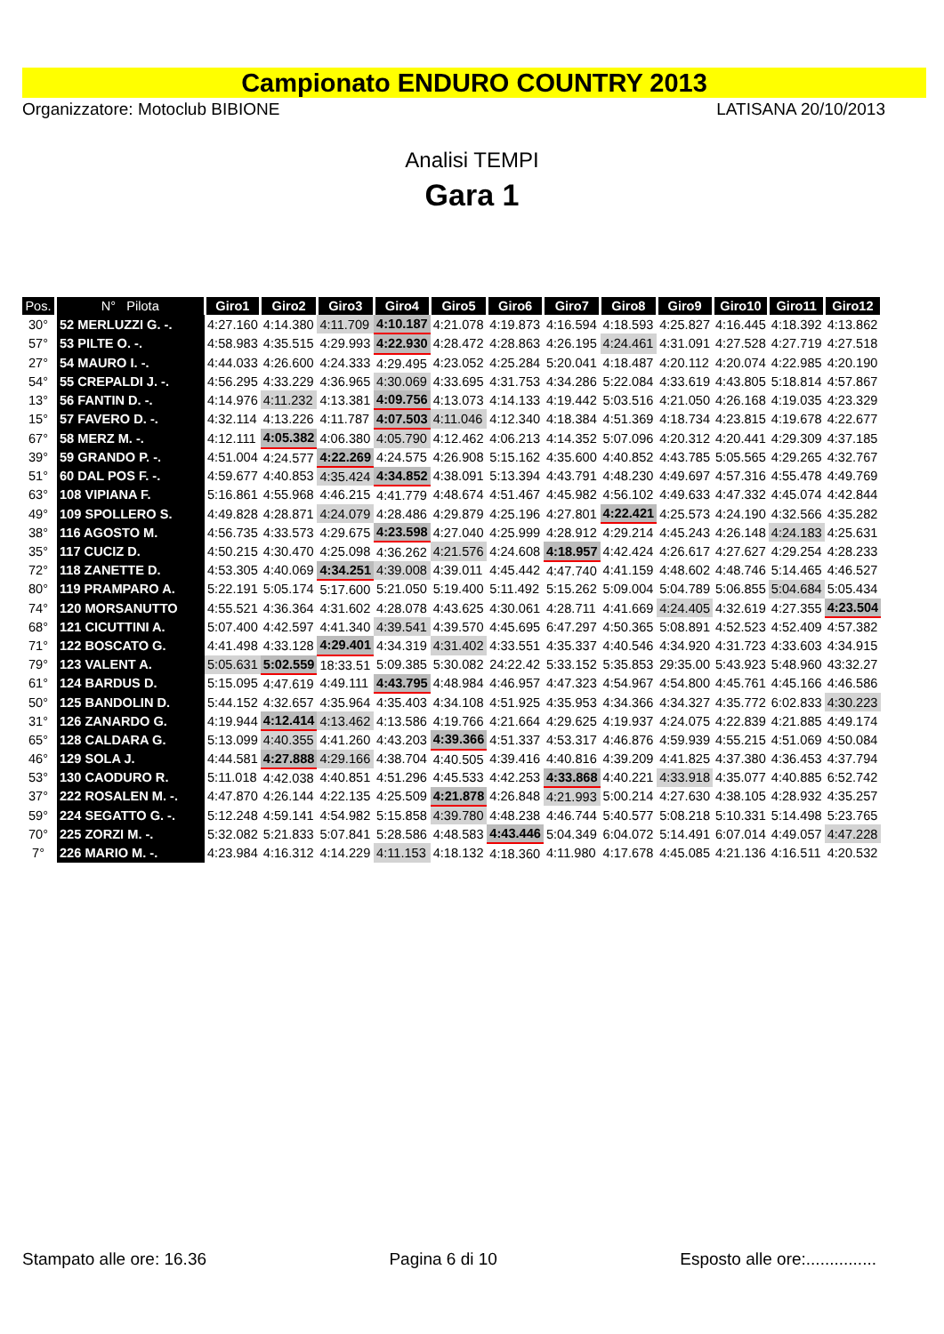Campionato ENDURO COUNTRY 2013
Organizzatore: Motoclub BIBIONE LATISANA 20/10/2013
Analisi TEMPI
Gara 1
| Pos. | N° Pilota | Giro1 | Giro2 | Giro3 | Giro4 | Giro5 | Giro6 | Giro7 | Giro8 | Giro9 | Giro10 | Giro11 | Giro12 |
| --- | --- | --- | --- | --- | --- | --- | --- | --- | --- | --- | --- | --- | --- |
| 30° | 52 MERLUZZI G. -. | 4:27.160 | 4:14.380 | 4:11.709 | 4:10.187 | 4:21.078 | 4:19.873 | 4:16.594 | 4:18.593 | 4:25.827 | 4:16.445 | 4:18.392 | 4:13.862 |
| 57° | 53 PILTE O. -. | 4:58.983 | 4:35.515 | 4:29.993 | 4:22.930 | 4:28.472 | 4:28.863 | 4:26.195 | 4:24.461 | 4:31.091 | 4:27.528 | 4:27.719 | 4:27.518 |
| 27° | 54 MAURO I. -. | 4:44.033 | 4:26.600 | 4:24.333 | 4:29.495 | 4:23.052 | 4:25.284 | 5:20.041 | 4:18.487 | 4:20.112 | 4:20.074 | 4:22.985 | 4:20.190 |
| 54° | 55 CREPALDI J. -. | 4:56.295 | 4:33.229 | 4:36.965 | 4:30.069 | 4:33.695 | 4:31.753 | 4:34.286 | 5:22.084 | 4:33.619 | 4:43.805 | 5:18.814 | 4:57.867 |
| 13° | 56 FANTIN D. -. | 4:14.976 | 4:11.232 | 4:13.381 | 4:09.756 | 4:13.073 | 4:14.133 | 4:19.442 | 5:03.516 | 4:21.050 | 4:26.168 | 4:19.035 | 4:23.329 |
| 15° | 57 FAVERO D. -. | 4:32.114 | 4:13.226 | 4:11.787 | 4:07.503 | 4:11.046 | 4:12.340 | 4:18.384 | 4:51.369 | 4:18.734 | 4:23.815 | 4:19.678 | 4:22.677 |
| 67° | 58 MERZ M. -. | 4:12.111 | 4:05.382 | 4:06.380 | 4:05.790 | 4:12.462 | 4:06.213 | 4:14.352 | 5:07.096 | 4:20.312 | 4:20.441 | 4:29.309 | 4:37.185 |
| 39° | 59 GRANDO P. -. | 4:51.004 | 4:24.577 | 4:22.269 | 4:24.575 | 4:26.908 | 5:15.162 | 4:35.600 | 4:40.852 | 4:43.785 | 5:05.565 | 4:29.265 | 4:32.767 |
| 51° | 60 DAL POS F. -. | 4:59.677 | 4:40.853 | 4:35.424 | 4:34.852 | 4:38.091 | 5:13.394 | 4:43.791 | 4:48.230 | 4:49.697 | 4:57.316 | 4:55.478 | 4:49.769 |
| 63° | 108 VIPIANA F. | 5:16.861 | 4:55.968 | 4:46.215 | 4:41.779 | 4:48.674 | 4:51.467 | 4:45.982 | 4:56.102 | 4:49.633 | 4:47.332 | 4:45.074 | 4:42.844 |
| 49° | 109 SPOLLERO S. | 4:49.828 | 4:28.871 | 4:24.079 | 4:28.486 | 4:29.879 | 4:25.196 | 4:27.801 | 4:22.421 | 4:25.573 | 4:24.190 | 4:32.566 | 4:35.282 |
| 38° | 116 AGOSTO M. | 4:56.735 | 4:33.573 | 4:29.675 | 4:23.598 | 4:27.040 | 4:25.999 | 4:28.912 | 4:29.214 | 4:45.243 | 4:26.148 | 4:24.183 | 4:25.631 |
| 35° | 117 CUCIZ D. | 4:50.215 | 4:30.470 | 4:25.098 | 4:36.262 | 4:21.576 | 4:24.608 | 4:18.957 | 4:42.424 | 4:26.617 | 4:27.627 | 4:29.254 | 4:28.233 |
| 72° | 118 ZANETTE D. | 4:53.305 | 4:40.069 | 4:34.251 | 4:39.008 | 4:39.011 | 4:45.442 | 4:47.740 | 4:41.159 | 4:48.602 | 4:48.746 | 5:14.465 | 4:46.527 |
| 80° | 119 PRAMPARO A. | 5:22.191 | 5:05.174 | 5:17.600 | 5:21.050 | 5:19.400 | 5:11.492 | 5:15.262 | 5:09.004 | 5:04.789 | 5:06.855 | 5:04.684 | 5:05.434 |
| 74° | 120 MORSANUTTO | 4:55.521 | 4:36.364 | 4:31.602 | 4:28.078 | 4:43.625 | 4:30.061 | 4:28.711 | 4:41.669 | 4:24.405 | 4:32.619 | 4:27.355 | 4:23.504 |
| 68° | 121 CICUTTINI A. | 5:07.400 | 4:42.597 | 4:41.340 | 4:39.541 | 4:39.570 | 4:45.695 | 6:47.297 | 4:50.365 | 5:08.891 | 4:52.523 | 4:52.409 | 4:57.382 |
| 71° | 122 BOSCATO G. | 4:41.498 | 4:33.128 | 4:29.401 | 4:34.319 | 4:31.402 | 4:33.551 | 4:35.337 | 4:40.546 | 4:34.920 | 4:31.723 | 4:33.603 | 4:34.915 |
| 79° | 123 VALENT A. | 5:05.631 | 5:02.559 | 18:33.51 | 5:09.385 | 5:30.082 | 24:22.42 | 5:33.152 | 5:35.853 | 29:35.00 | 5:43.923 | 5:48.960 | 43:32.27 |
| 61° | 124 BARDUS D. | 5:15.095 | 4:47.619 | 4:49.111 | 4:43.795 | 4:48.984 | 4:46.957 | 4:47.323 | 4:54.967 | 4:54.800 | 4:45.761 | 4:45.166 | 4:46.586 |
| 50° | 125 BANDOLIN D. | 5:44.152 | 4:32.657 | 4:35.964 | 4:35.403 | 4:34.108 | 4:51.925 | 4:35.953 | 4:34.366 | 4:34.327 | 4:35.772 | 6:02.833 | 4:30.223 |
| 31° | 126 ZANARDO G. | 4:19.944 | 4:12.414 | 4:13.462 | 4:13.586 | 4:19.766 | 4:21.664 | 4:29.625 | 4:19.937 | 4:24.075 | 4:22.839 | 4:21.885 | 4:49.174 |
| 65° | 128 CALDARA G. | 5:13.099 | 4:40.355 | 4:41.260 | 4:43.203 | 4:39.366 | 4:51.337 | 4:53.317 | 4:46.876 | 4:59.939 | 4:55.215 | 4:51.069 | 4:50.084 |
| 46° | 129 SOLA J. | 4:44.581 | 4:27.888 | 4:29.166 | 4:38.704 | 4:40.505 | 4:39.416 | 4:40.816 | 4:39.209 | 4:41.825 | 4:37.380 | 4:36.453 | 4:37.794 |
| 53° | 130 CAODURO R. | 5:11.018 | 4:42.038 | 4:40.851 | 4:51.296 | 4:45.533 | 4:42.253 | 4:33.868 | 4:40.221 | 4:33.918 | 4:35.077 | 4:40.885 | 6:52.742 |
| 37° | 222 ROSALEN M. -. | 4:47.870 | 4:26.144 | 4:22.135 | 4:25.509 | 4:21.878 | 4:26.848 | 4:21.993 | 5:00.214 | 4:27.630 | 4:38.105 | 4:28.932 | 4:35.257 |
| 59° | 224 SEGATTO G. -. | 5:12.248 | 4:59.141 | 4:54.982 | 5:15.858 | 4:39.780 | 4:48.238 | 4:46.744 | 5:40.577 | 5:08.218 | 5:10.331 | 5:14.498 | 5:23.765 |
| 70° | 225 ZORZI M. -. | 5:32.082 | 5:21.833 | 5:07.841 | 5:28.586 | 4:48.583 | 4:43.446 | 5:04.349 | 6:04.072 | 5:14.491 | 6:07.014 | 4:49.057 | 4:47.228 |
| 7° | 226 MARIO M. -. | 4:23.984 | 4:16.312 | 4:14.229 | 4:11.153 | 4:18.132 | 4:18.360 | 4:11.980 | 4:17.678 | 4:45.085 | 4:21.136 | 4:16.511 | 4:20.532 |
Stampato alle ore: 16.36 Pagina 6 di 10 Esposto alle ore:...............